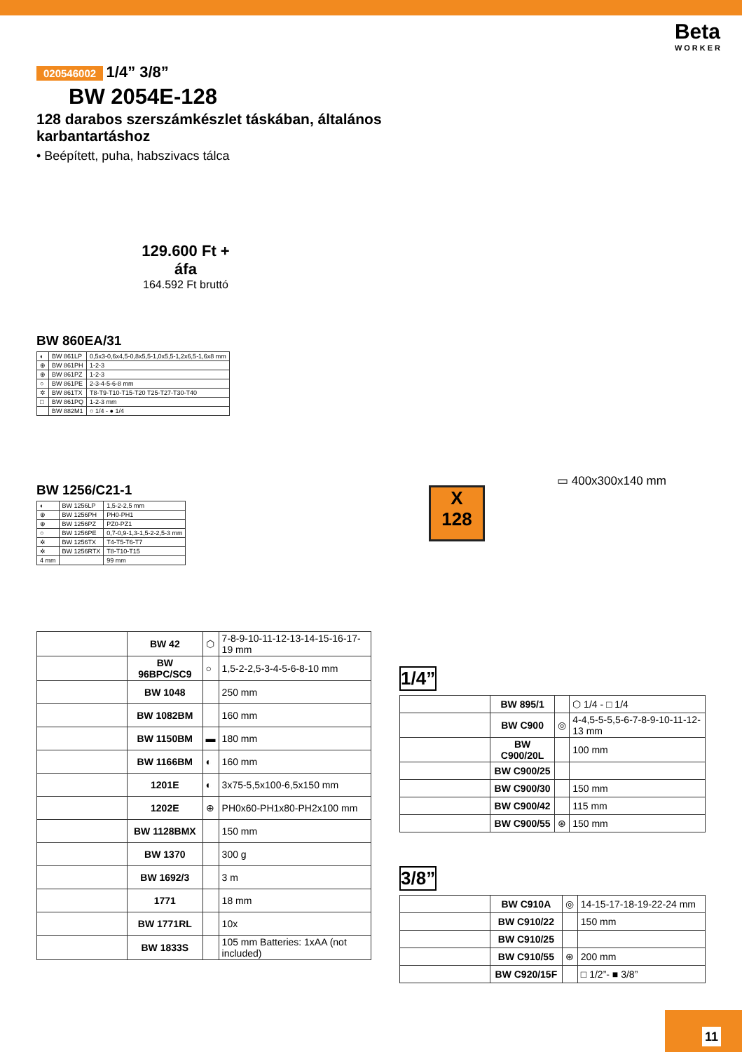Beta
WORKER
020546002 1/4” 3/8”
BW 2054E-128
128 darabos szerszámkészlet táskában, általános karbantartáshoz
• Beépített, puha, habszivacs tálca
129.600 Ft + áfa
164.592 Ft bruttó
BW 860EA/31
| ◐ | BW 861LP | 0,5x3-0,6x4,5-0,8x5,5-1,0x5,5-1,2x6,5-1,6x8 mm |
| ⊕ | BW 861PH | 1-2-3 |
| ⊕ | BW 861PZ | 1-2-3 |
| ○ | BW 861PE | 2-3-4-5-6-8 mm |
| ✲ | BW 861TX | T8-T9-T10-T15-T20 T25-T27-T30-T40 |
| □ | BW 861PQ | 1-2-3 mm |
| | BW 882M1 | ○ 1/4 - ● 1/4 |
BW 1256/C21-1
| ◐ | BW 1256LP | 1,5-2-2,5 mm |
| ⊕ | BW 1256PH | PH0-PH1 |
| ⊕ | BW 1256PZ | PZ0-PZ1 |
| ○ | BW 1256PE | 0,7-0,9-1,3-1,5-2-2,5-3 mm |
| ✲ | BW 1256TX | T4-T5-T6-T7 |
| ✲ | BW 1256RTX | T8-T10-T15 |
| 4 mm | | 99 mm |
▭ 400x300x140 mm
X
128
| | BW 42 | ⬡ | 7-8-9-10-11-12-13-14-15-16-17-19 mm |
| | BW 96BPC/SC9 | ○ | 1,5-2-2,5-3-4-5-6-8-10 mm |
| | BW 1048 | | 250 mm |
| | BW 1082BM | | 160 mm |
| | BW 1150BM | ▬ | 180 mm |
| | BW 1166BM | ◐ | 160 mm |
| | 1201E | ◐ | 3x75-5,5x100-6,5x150 mm |
| | 1202E | ⊕ | PH0x60-PH1x80-PH2x100 mm |
| | BW 1128BMX | | 150 mm |
| | BW 1370 | | 300 g |
| | BW 1692/3 | | 3 m |
| | 1771 | | 18 mm |
| | BW 1771RL | | 10x |
| | BW 1833S | | 105 mm Batteries: 1xAA (not included) |
1/4”
| | BW 895/1 | | ⬡ 1/4 - □ 1/4 |
| | BW C900 | ◎ | 4-4,5-5-5,5-6-7-8-9-10-11-12-13 mm |
| | BW C900/20L | | 100 mm |
| | BW C900/25 | | |
| | BW C900/30 | | 150 mm |
| | BW C900/42 | | 115 mm |
| | BW C900/55 | ⊛ | 150 mm |
3/8”
| | BW C910A | ◎ | 14-15-17-18-19-22-24 mm |
| | BW C910/22 | | 150 mm |
| | BW C910/25 | | |
| | BW C910/55 | ⊛ | 200 mm |
| | BW C920/15F | | □ 1/2”- ■ 3/8” |
11